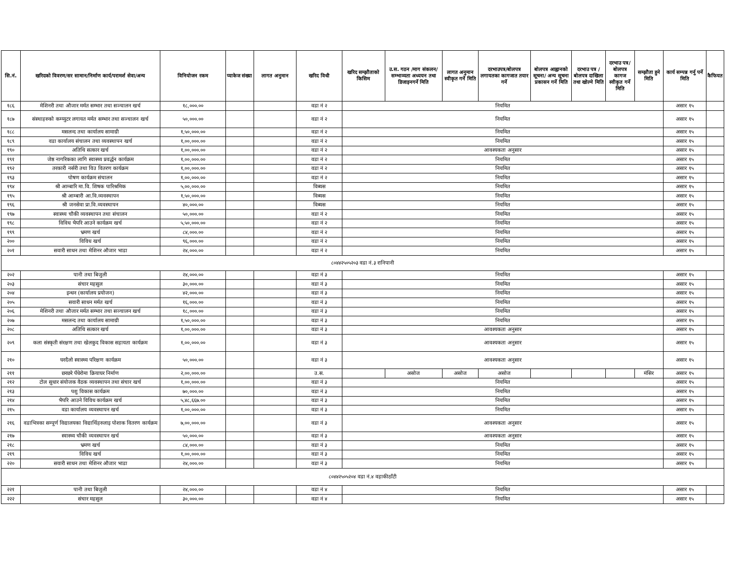| सि.नं. | खरिदको विवरण/सर सामान/निर्माण कार्य/परामर्श सेवा/अन्य | विनियोजन रकम | प्याकेज संख्या | लागत अनुमान | खरिद विधी | खरिद सम्झौताको किसिम | उ.स. गठन /माग संकलन/सम्भाव्यता अध्ययन तथा डिजाइनगर्ने मिति | लागत अनुमान स्वीकृत गर्ने मिति | दरभाउपत्र/बोलपत्र लगायतका कागजात तयार गर्ने | बोलपत्र आह्वानको सूचना/ अन्य सूचना प्रकासन गर्ने मिति | दरभाउ पत्र /बोलपत्र दाखिला तथा खोल्ने मिति | दरभाउ पत्र/बोलपत्र कागज स्वीकृत गर्ने मिति | सम्झौता हुने मिति | कार्य सम्पन्न गर्नु पर्ने मिति | कैफियत |
| --- | --- | --- | --- | --- | --- | --- | --- | --- | --- | --- | --- | --- | --- | --- | --- |
| १८६ | मेशिनरी तथा औजार मर्मत सम्भार तथा सञ्चालन खर्च | १८,०००.०० | | | वडा नं २ | नियमित | | | | | | | | असार १५ | |
| १८७ | संस्थाहरुको कम्प्युटर लगायत मर्मत सम्भार तथा सञ्चालन खर्च | ५०,०००.०० | | | वडा नं २ | नियमित | | | | | | | | असार १५ | |
| १८८ | मसलन्द तथा कार्यालय सामाग्री | १,५०,०००.०० | | | वडा नं २ | नियमित | | | | | | | | असार १५ | |
| १८९ | वडा कार्यालय संचालन तथा व्यवस्थापन खर्च | १,००,०००.०० | | | वडा नं २ | नियमित | | | | | | | | असार १५ | |
| १९० | अतिथि सत्कार खर्च | १,००,०००.०० | | | वडा नं २ | आवश्यकता अनुसार | | | | | | | | असार १५ | |
| १९१ | जेष्ठ नागरिकका लागि स्वास्थ्य प्रवर्द्धन कार्यक्रम | १,००,०००.०० | | | वडा नं २ | नियमित | | | | | | | | असार १५ | |
| १९२ | तरकारी नर्सरी तथा विउ वितरण कार्यक्रम | १,००,०००.०० | | | वडा नं २ | नियमित | | | | | | | | असार १५ | |
| १९३ | पोषण कार्यक्रम संचालन | १,००,०००.०० | | | वडा नं २ | नियमित | | | | | | | | असार १५ | |
| १९४ | श्री आम्बारि मा.वि. शिषक पारिश्रमिक | ५,००,०००.०० | | | विब्यस | नियमित | | | | | | | | असार १५ | |
| १९५ | श्री आम्बारी आ.वि.व्यवस्थापन | १,५०,०००.०० | | | विब्यस | नियमित | | | | | | | | असार १५ | |
| १९६ | श्री जनसेवा प्रा.वि.व्यवस्थापन | ४०,०००.०० | | | विब्यस | नियमित | | | | | | | | असार १५ | |
| १९७ | स्वास्थ्य चौकी व्यवस्थापन तथा संचालन | ५०,०००.०० | | | वडा नं २ | नियमित | | | | | | | | असार १५ | |
| १९८ | विविध भैपरि आउने कार्यक्रम खर्च | ५,५०,०००.०० | | | वडा नं २ | नियमित | | | | | | | | असार १५ | |
| १९९ | भ्रमण खर्च | ८४,०००.०० | | | वडा नं २ | नियमित | | | | | | | | असार १५ | |
| २०० | विविध खर्च | ९६,०००.०० | | | वडा नं २ | नियमित | | | | | | | | असार १५ | |
| २०१ | सवारी साधन तथा मेशिनर औजार भाडा | २४,०००.०० | | | वडा नं २ | नियमित | | | | | | | | असार १५ | |
| ८०४४२५०५२०३ वडा नं.३ रानिपानी | | | | | | | | | | | | | | | |
| २०२ | पानी तथा बिजुली | २४,०००.०० | | | वडा नं ३ | नियमित | | | | | | | | असार १५ | |
| २०३ | संचार महसुल | ३०,०००.०० | | | वडा नं ३ | नियमित | | | | | | | | असार १५ | |
| २०४ | इन्धन (कार्यालय प्रयोजन) | ४२,०००.०० | | | वडा नं ३ | नियमित | | | | | | | | असार १५ | |
| २०५ | सवारी साधन मर्मत खर्च | १६,०००.०० | | | वडा नं ३ | नियमित | | | | | | | | असार १५ | |
| २०६ | मेशिनरी तथा औजार मर्मत सम्भार तथा सञ्चालन खर्च | १८,०००.०० | | | वडा नं ३ | नियमित | | | | | | | | असार १५ | |
| २०७ | मसलन्द तथा कार्यालय सामाग्री | १,५०,०००.०० | | | वडा नं ३ | नियमित | | | | | | | | असार १५ | |
| २०८ | अतिथि सत्कार खर्च | १,००,०००.०० | | | वडा नं ३ | आवश्यकता अनुसार | | | | | | | | असार १५ | |
| २०९ | कला संस्कृती संरक्षण तथा खेलकुद विकास सहायता कार्यक्रम | १,००,०००.०० | | | वडा नं ३ | आवश्यकता अनुसार | | | | | | | | असार १५ | |
| २१० | घरदैलो स्वास्थ्य परिक्षण कार्यक्रम | ५०,०००.०० | | | वडा नं ३ | आवश्यकता अनुसार | | | | | | | | असार १५ | |
| २११ | छरछरे पँधेरोमा क्रियाघर निर्माण | २,००,०००.०० | | | उ.स. | | असोज | असोज | असोज | | | | मंसिर | असार १५ | |
| २१२ | टोल सुधार संयोजक वैठक व्यवस्थापन तथा संचार खर्च | १,००,०००.०० | | | वडा नं ३ | नियमित | | | | | | | | असार १५ | |
| २१३ | पशु विकास कार्यक्रम | ७०,०००.०० | | | वडा नं ३ | नियमित | | | | | | | | असार १५ | |
| २१४ | भैपरि आउने विविध कार्यक्रम खर्च | ५,४८,६६७.०० | | | वडा नं ३ | नियमित | | | | | | | | असार १५ | |
| २१५ | वडा कार्यालय व्यवस्थापन खर्च | १,००,०००.०० | | | वडा नं ३ | नियमित | | | | | | | | असार १५ | |
| २१६ | वडाभित्रका सम्पूर्ण विद्यालयका विद्यार्थिहरुलाइ पोशाक वितरण कार्यक्रम | ७,००,०००.०० | | | वडा नं ३ | आवश्यकता अनुसार | | | | | | | | असार १५ | |
| २१७ | स्वास्थ्य चौकी व्यवस्थापन खर्च | ५०,०००.०० | | | वडा नं ३ | आवश्यकता अनुसार | | | | | | | | असार १५ | |
| २१८ | भ्रमण खर्च | ८४,०००.०० | | | वडा नं ३ | नियमित | | | | | | | | असार १५ | |
| २१९ | विविध खर्च | १,००,०००.०० | | | वडा नं ३ | नियमित | | | | | | | | असार १५ | |
| २२० | सवारी साधन तथा मेशिनर औजार भाडा | २४,०००.०० | | | वडा नं ३ | नियमित | | | | | | | | असार १५ | |
| ८०४४२५०५२०४ वडा नं.४ वहाकीठाँटी | | | | | | | | | | | | | | | |
| २२१ | पानी तथा बिजुली | २४,०००.०० | | | वडा नं ४ | नियमित | | | | | | | | असार १५ | |
| २२२ | संचार महसुल | ३०,०००.०० | | | वडा नं ४ | नियमित | | | | | | | | असार १५ | |